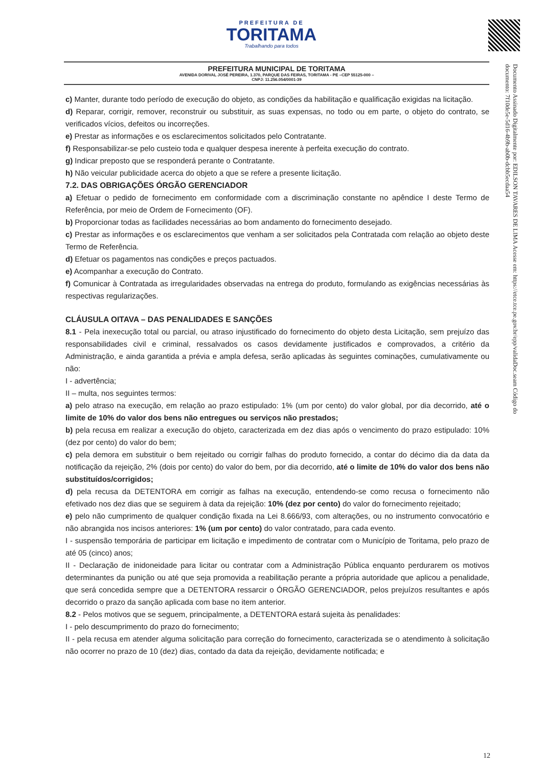PREFEITURA DE
TORITAMA
Trabalhando para todos
Documento Assinado Digitalmente por: EDILSON TAVARES DE LIMA Acesse em: https://etce.tce.pe.gov.br/epp/validaDoc.seam Código do documento: 7f10de5e-5d16-4b9b-ab0b-dcbb5ecdaa54
PREFEITURA MUNICIPAL DE TORITAMA
AVENIDA DORIVAL JOSÉ PEREIRA, 1.370, PARQUE DAS FEIRAS, TORITAMA - PE –CEP 55125-000 –
CNPJ: 11.256.054/0001-39
c) Manter, durante todo período de execução do objeto, as condições da habilitação e qualificação exigidas na licitação.
d) Reparar, corrigir, remover, reconstruir ou substituir, as suas expensas, no todo ou em parte, o objeto do contrato, se verificados vícios, defeitos ou incorreções.
e) Prestar as informações e os esclarecimentos solicitados pelo Contratante.
f) Responsabilizar-se pelo custeio toda e qualquer despesa inerente à perfeita execução do contrato.
g) Indicar preposto que se responderá perante o Contratante.
h) Não veicular publicidade acerca do objeto a que se refere a presente licitação.
7.2. DAS OBRIGAÇÕES ÓRGÃO GERENCIADOR
a) Efetuar o pedido de fornecimento em conformidade com a discriminação constante no apêndice I deste Termo de Referência, por meio de Ordem de Fornecimento (OF).
b) Proporcionar todas as facilidades necessárias ao bom andamento do fornecimento desejado.
c) Prestar as informações e os esclarecimentos que venham a ser solicitados pela Contratada com relação ao objeto deste Termo de Referência.
d) Efetuar os pagamentos nas condições e preços pactuados.
e) Acompanhar a execução do Contrato.
f) Comunicar à Contratada as irregularidades observadas na entrega do produto, formulando as exigências necessárias às respectivas regularizações.
CLÁUSULA OITAVA – DAS PENALIDADES E SANÇÕES
8.1 - Pela inexecução total ou parcial, ou atraso injustificado do fornecimento do objeto desta Licitação, sem prejuízo das responsabilidades civil e criminal, ressalvados os casos devidamente justificados e comprovados, a critério da Administração, e ainda garantida a prévia e ampla defesa, serão aplicadas às seguintes cominações, cumulativamente ou não:
I - advertência;
II – multa, nos seguintes termos:
a) pelo atraso na execução, em relação ao prazo estipulado: 1% (um por cento) do valor global, por dia decorrido, até o limite de 10% do valor dos bens não entregues ou serviços não prestados;
b) pela recusa em realizar a execução do objeto, caracterizada em dez dias após o vencimento do prazo estipulado: 10% (dez por cento) do valor do bem;
c) pela demora em substituir o bem rejeitado ou corrigir falhas do produto fornecido, a contar do décimo dia da data da notificação da rejeição, 2% (dois por cento) do valor do bem, por dia decorrido, até o limite de 10% do valor dos bens não substituídos/corrigidos;
d) pela recusa da DETENTORA em corrigir as falhas na execução, entendendo-se como recusa o fornecimento não efetivado nos dez dias que se seguirem à data da rejeição: 10% (dez por cento) do valor do fornecimento rejeitado;
e) pelo não cumprimento de qualquer condição fixada na Lei 8.666/93, com alterações, ou no instrumento convocatório e não abrangida nos incisos anteriores: 1% (um por cento) do valor contratado, para cada evento.
I - suspensão temporária de participar em licitação e impedimento de contratar com o Município de Toritama, pelo prazo de até 05 (cinco) anos;
II - Declaração de inidoneidade para licitar ou contratar com a Administração Pública enquanto perdurarem os motivos determinantes da punição ou até que seja promovida a reabilitação perante a própria autoridade que aplicou a penalidade, que será concedida sempre que a DETENTORA ressarcir o ÓRGÃO GERENCIADOR, pelos prejuízos resultantes e após decorrido o prazo da sanção aplicada com base no item anterior.
8.2 - Pelos motivos que se seguem, principalmente, a DETENTORA estará sujeita às penalidades:
I - pelo descumprimento do prazo do fornecimento;
II - pela recusa em atender alguma solicitação para correção do fornecimento, caracterizada se o atendimento à solicitação não ocorrer no prazo de 10 (dez) dias, contado da data da rejeição, devidamente notificada; e
12